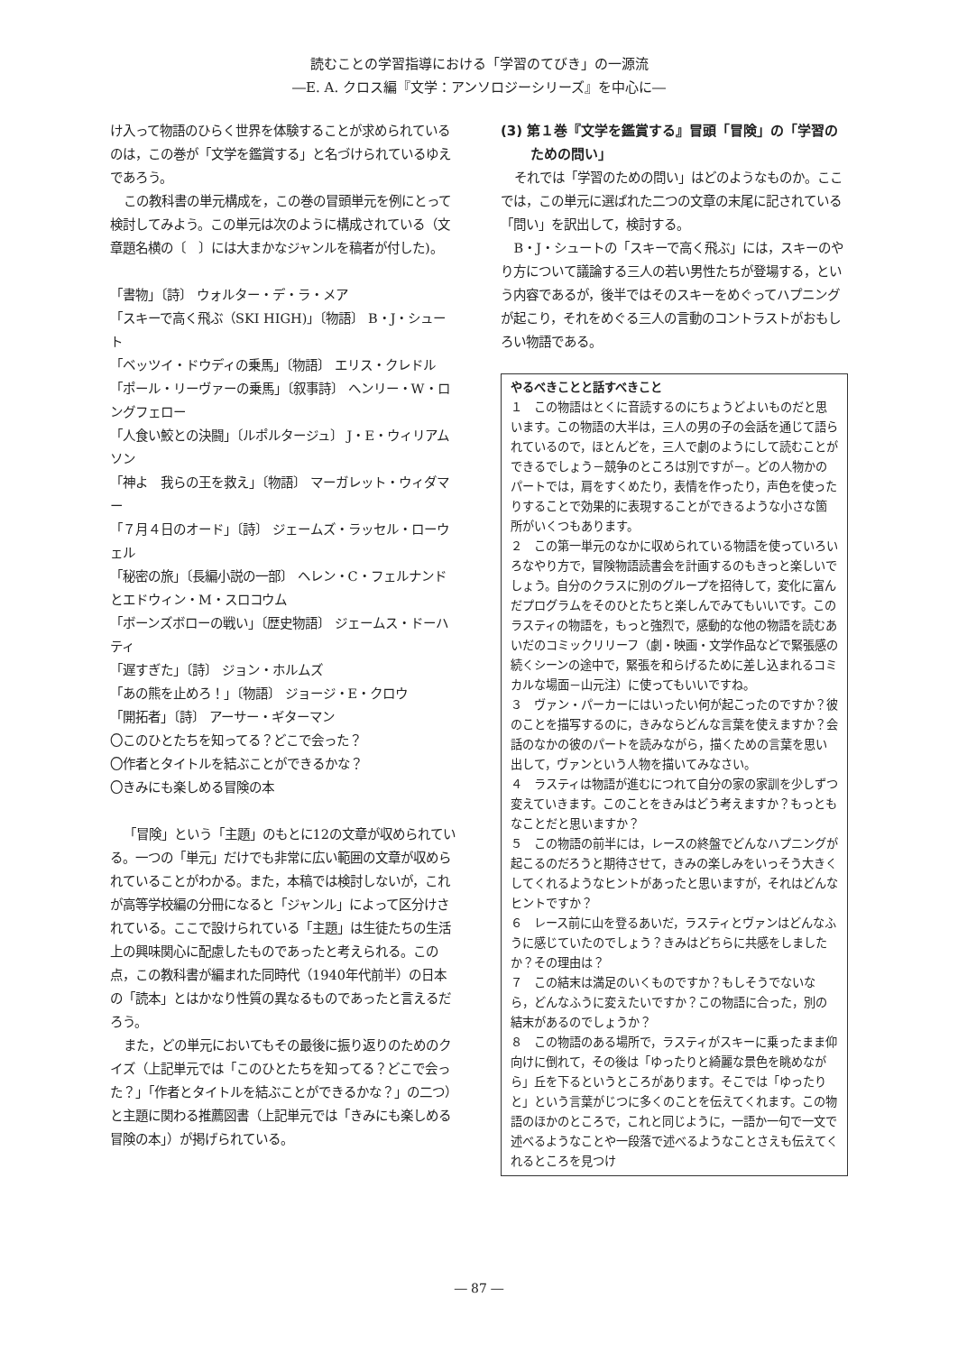読むことの学習指導における「学習のてびき」の一源流
―E. A. クロス編『文学：アンソロジーシリーズ』を中心に―
け入って物語のひらく世界を体験することが求められているのは，この巻が「文学を鑑賞する」と名づけられているゆえであろう。
この教科書の単元構成を，この巻の冒頭単元を例にとって検討してみよう。この単元は次のように構成されている（文章題名横の〔　〕には大まかなジャンルを稿者が付した)。
「書物」〔詩〕 ウォルター・デ・ラ・メア
「スキーで高く飛ぶ（SKI HIGH)」〔物語〕 B・J・シュート
「ベッツイ・ドウディの乗馬」〔物語〕 エリス・クレドル
「ポール・リーヴァーの乗馬」〔叙事詩〕 ヘンリー・W・ロングフェロー
「人食い鮫との決闘」〔ルポルタージュ〕 J・E・ウィリアムソン
「神よ　我らの王を救え」〔物語〕 マーガレット・ウィダマー
「７月４日のオード」〔詩〕 ジェームズ・ラッセル・ローウェル
「秘密の旅」〔長編小説の一部〕 ヘレン・C・フェルナンドとエドウィン・M・スロコウム
「ボーンズボローの戦い」〔歴史物語〕 ジェームス・ドーハティ
「遅すぎた」〔詩〕 ジョン・ホルムズ
「あの熊を止めろ！」〔物語〕 ジョージ・E・クロウ
「開拓者」〔詩〕 アーサー・ギターマン
〇このひとたちを知ってる？どこで会った？
〇作者とタイトルを結ぶことができるかな？
〇きみにも楽しめる冒険の本
「冒険」という「主題」のもとに12の文章が収められている。一つの「単元」だけでも非常に広い範囲の文章が収められていることがわかる。また，本稿では検討しないが，これが高等学校編の分冊になると「ジャンル」によって区分けされている。ここで設けられている「主題」は生徒たちの生活上の興味関心に配慮したものであったと考えられる。この点，この教科書が編まれた同時代（1940年代前半）の日本の「読本」とはかなり性質の異なるものであったと言えるだろう。
また，どの単元においてもその最後に振り返りのためのクイズ（上記単元では「このひとたちを知ってる？どこで会った？」「作者とタイトルを結ぶことができるかな？」の二つ）と主題に関わる推薦図書（上記単元では「きみにも楽しめる冒険の本」）が掲げられている。
(3) 第１巻『文学を鑑賞する』冒頭「冒険」の「学習のための問い」
それでは「学習のための問い」はどのようなものか。ここでは，この単元に選ばれた二つの文章の末尾に記されている「問い」を訳出して，検討する。
B・J・シュートの「スキーで高く飛ぶ」には，スキーのやり方について議論する三人の若い男性たちが登場する，という内容であるが，後半ではそのスキーをめぐってハプニングが起こり，それをめぐる三人の言動のコントラストがおもしろい物語である。
やるべきことと話すべきこと
１　この物語はとくに音読するのにちょうどよいものだと思います。この物語の大半は，三人の男の子の会話を通じて語られているので，ほとんどを，三人で劇のようにして読むことができるでしょう－競争のところは別ですが－。どの人物かのパートでは，肩をすくめたり，表情を作ったり，声色を使ったりすることで効果的に表現することができるような小さな箇所がいくつもあります。
２　この第一単元のなかに収められている物語を使っていろいろなやり方で，冒険物語読書会を計画するのもきっと楽しいでしょう。自分のクラスに別のグループを招待して，変化に富んだプログラムをそのひとたちと楽しんでみてもいいです。このラスティの物語を，もっと強烈で，感動的な他の物語を読むあいだのコミックリリーフ（劇・映画・文学作品などで緊張感の続くシーンの途中で，緊張を和らげるために差し込まれるコミカルな場面－山元注）に使ってもいいですね。
３　ヴァン・パーカーにはいったい何が起こったのですか？彼のことを描写するのに，きみならどんな言葉を使えますか？会話のなかの彼のパートを読みながら，描くための言葉を思い出して，ヴァンという人物を描いてみなさい。
４　ラスティは物語が進むにつれて自分の家の家訓を少しずつ変えていきます。このことをきみはどう考えますか？もっともなことだと思いますか？
５　この物語の前半には，レースの終盤でどんなハプニングが起こるのだろうと期待させて，きみの楽しみをいっそう大きくしてくれるようなヒントがあったと思いますが，それはどんなヒントですか？
６　レース前に山を登るあいだ，ラスティとヴァンはどんなふうに感じていたのでしょう？きみはどちらに共感をしましたか？その理由は？
７　この結末は満足のいくものですか？もしそうでないなら，どんなふうに変えたいですか？この物語に合った，別の結末があるのでしょうか？
８　この物語のある場所で，ラスティがスキーに乗ったまま仰向けに倒れて，その後は「ゆったりと綺麗な景色を眺めながら」丘を下るというところがあります。そこでは「ゆったりと」という言葉がじつに多くのことを伝えてくれます。この物語のほかのところで，これと同じように，一語か一句で一文で述べるようなことや一段落で述べるようなことさえも伝えてくれるところを見つけ
― 87 ―